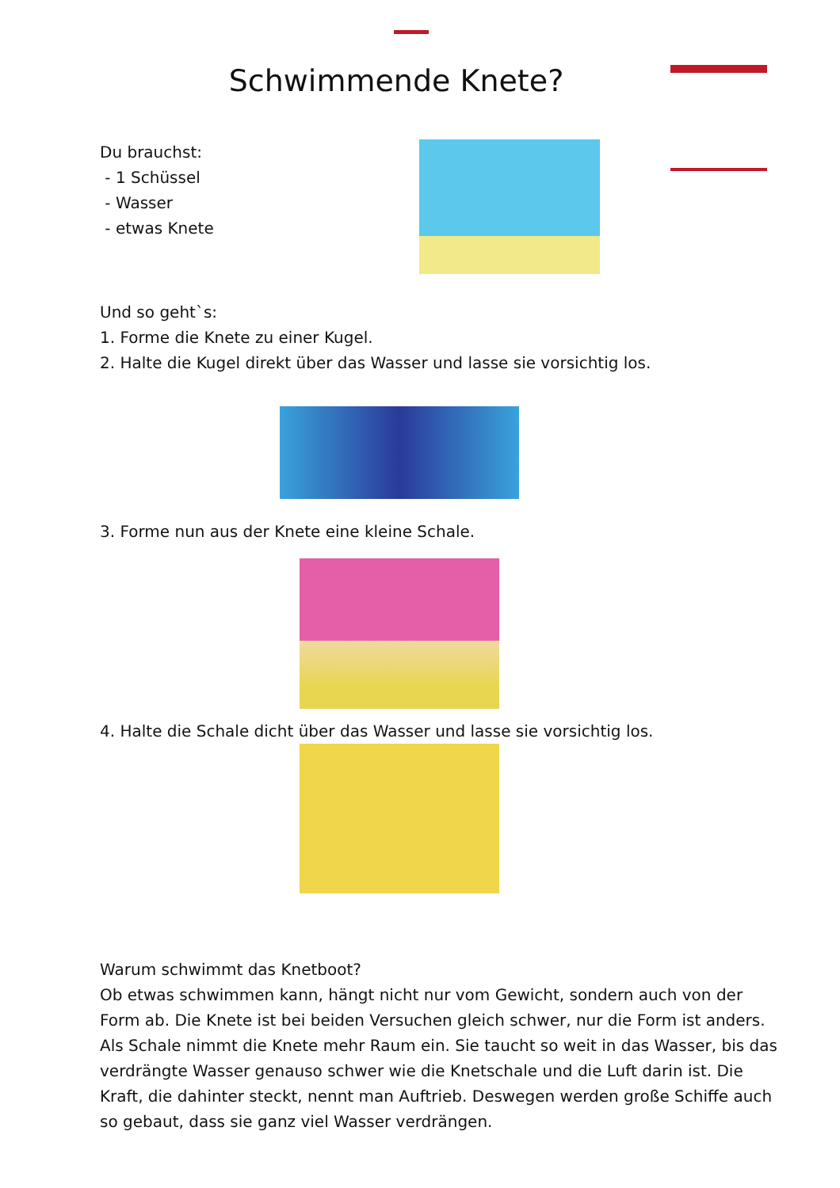Schwimmende Knete?
Du brauchst:
- 1 Schüssel
- Wasser
- etwas Knete
Und so geht`s:
1. Forme die Knete zu einer Kugel.
2. Halte die Kugel direkt über das Wasser und lasse sie vorsichtig los.
3. Forme nun aus der Knete eine kleine Schale.
4. Halte die Schale dicht über das Wasser und lasse sie vorsichtig los.
Warum schwimmt das Knetboot?
Ob etwas schwimmen kann, hängt nicht nur vom Gewicht, sondern auch von der Form ab. Die Knete ist bei beiden Versuchen gleich schwer, nur die Form ist anders. Als Schale nimmt die Knete mehr Raum ein. Sie taucht so weit in das Wasser, bis das verdrängte Wasser genauso schwer wie die Knetschale und die Luft darin ist. Die Kraft, die dahinter steckt, nennt man Auftrieb. Deswegen werden große Schiffe auch so gebaut, dass sie ganz viel Wasser verdrängen.